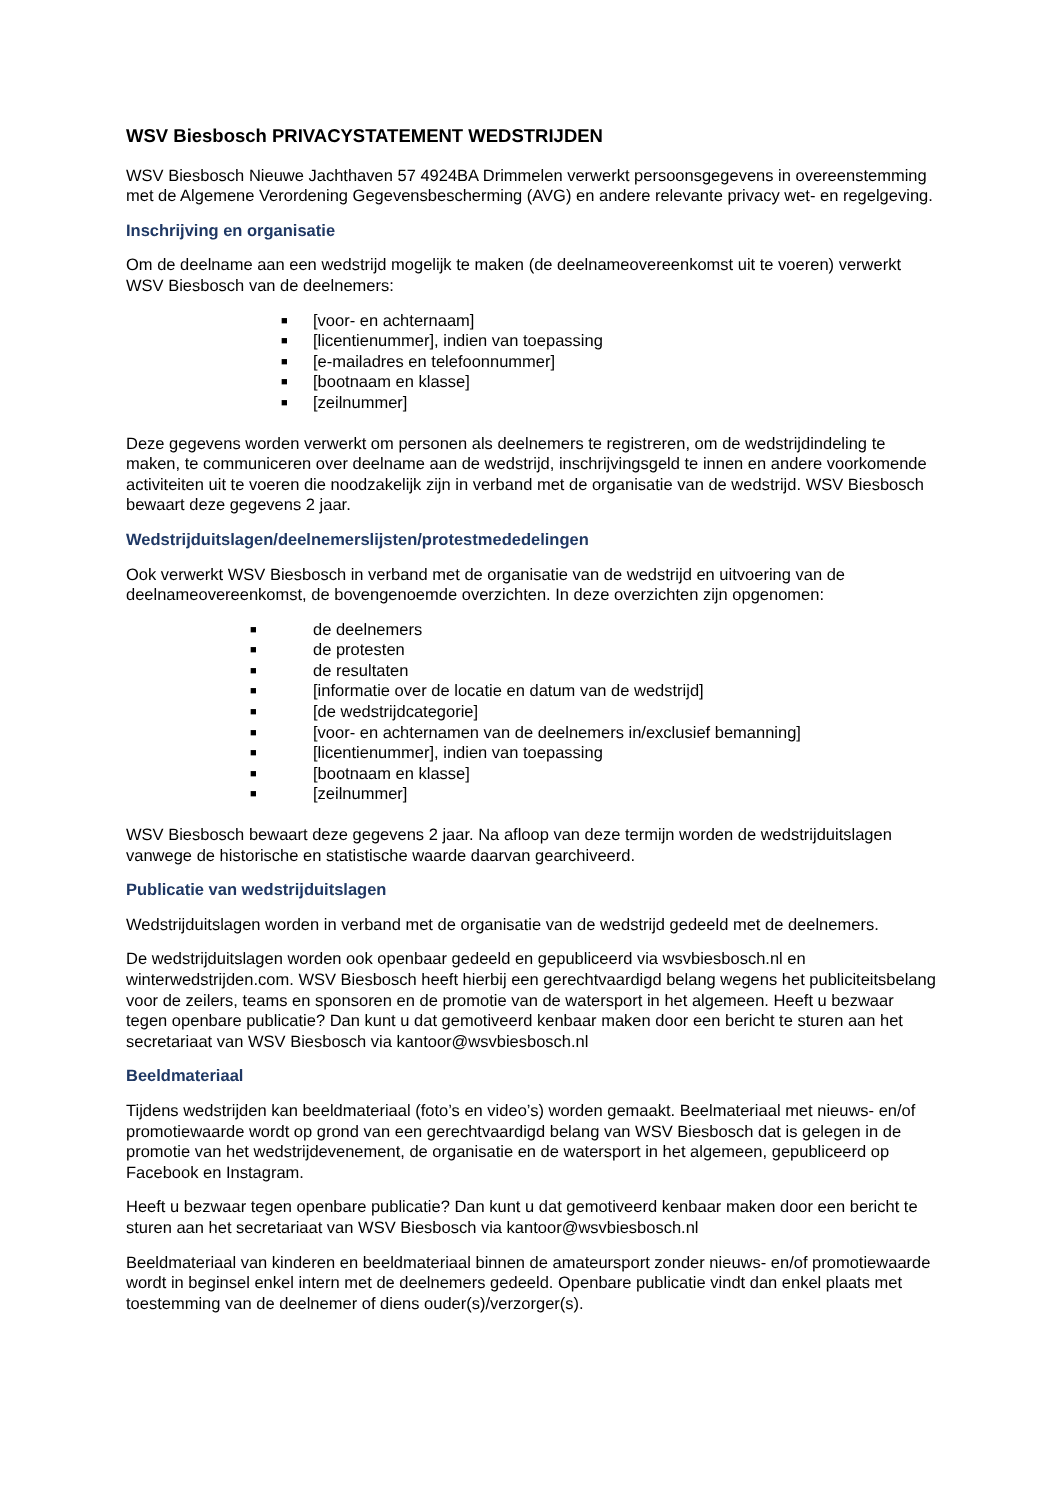WSV Biesbosch PRIVACYSTATEMENT WEDSTRIJDEN
WSV Biesbosch Nieuwe Jachthaven 57 4924BA Drimmelen verwerkt persoonsgegevens in overeenstemming met de Algemene Verordening Gegevensbescherming (AVG) en andere relevante privacy wet- en regelgeving.
Inschrijving en organisatie
Om de deelname aan een wedstrijd mogelijk te maken (de deelnameovereenkomst uit te voeren) verwerkt WSV Biesbosch van de deelnemers:
■ [voor- en achternaam]
■ [licentienummer], indien van toepassing
■ [e-mailadres en telefoonnummer]
■ [bootnaam en klasse]
■ [zeilnummer]
Deze gegevens worden verwerkt om personen als deelnemers te registreren, om de wedstrijdindeling te maken, te communiceren over deelname aan de wedstrijd, inschrijvingsgeld te innen en andere voorkomende activiteiten uit te voeren die noodzakelijk zijn in verband met de organisatie van de wedstrijd. WSV Biesbosch bewaart deze gegevens 2 jaar.
Wedstrijduitslagen/deelnemerslijsten/protestmededelingen
Ook verwerkt WSV Biesbosch in verband met de organisatie van de wedstrijd en uitvoering van de deelnameovereenkomst, de bovengenoemde overzichten. In deze overzichten zijn opgenomen:
■ de deelnemers
■ de protesten
■ de resultaten
■ [informatie over de locatie en datum van de wedstrijd]
■ [de wedstrijdcategorie]
■ [voor- en achternamen van de deelnemers in/exclusief bemanning]
■ [licentienummer], indien van toepassing
■ [bootnaam en klasse]
■ [zeilnummer]
WSV Biesbosch bewaart deze gegevens 2 jaar. Na afloop van deze termijn worden de wedstrijduitslagen vanwege de historische en statistische waarde daarvan gearchiveerd.
Publicatie van wedstrijduitslagen
Wedstrijduitslagen worden in verband met de organisatie van de wedstrijd gedeeld met de deelnemers.
De wedstrijduitslagen worden ook openbaar gedeeld en gepubliceerd via wsvbiesbosch.nl en winterwedstrijden.com. WSV Biesbosch heeft hierbij een gerechtvaardigd belang wegens het publiciteitsbelang voor de zeilers, teams en sponsoren en de promotie van de watersport in het algemeen. Heeft u bezwaar tegen openbare publicatie? Dan kunt u dat gemotiveerd kenbaar maken door een bericht te sturen aan het secretariaat van WSV Biesbosch via kantoor@wsvbiesbosch.nl
Beeldmateriaal
Tijdens wedstrijden kan beeldmateriaal (foto’s en video’s) worden gemaakt. Beelmateriaal met nieuws- en/of promotiewaarde wordt op grond van een gerechtvaardigd belang van WSV Biesbosch dat is gelegen in de promotie van het wedstrijdevenement, de organisatie en de watersport in het algemeen, gepubliceerd op Facebook en Instagram.
Heeft u bezwaar tegen openbare publicatie? Dan kunt u dat gemotiveerd kenbaar maken door een bericht te sturen aan het secretariaat van WSV Biesbosch via kantoor@wsvbiesbosch.nl
Beeldmateriaal van kinderen en beeldmateriaal binnen de amateursport zonder nieuws- en/of promotiewaarde wordt in beginsel enkel intern met de deelnemers gedeeld. Openbare publicatie vindt dan enkel plaats met toestemming van de deelnemer of diens ouder(s)/verzorger(s).